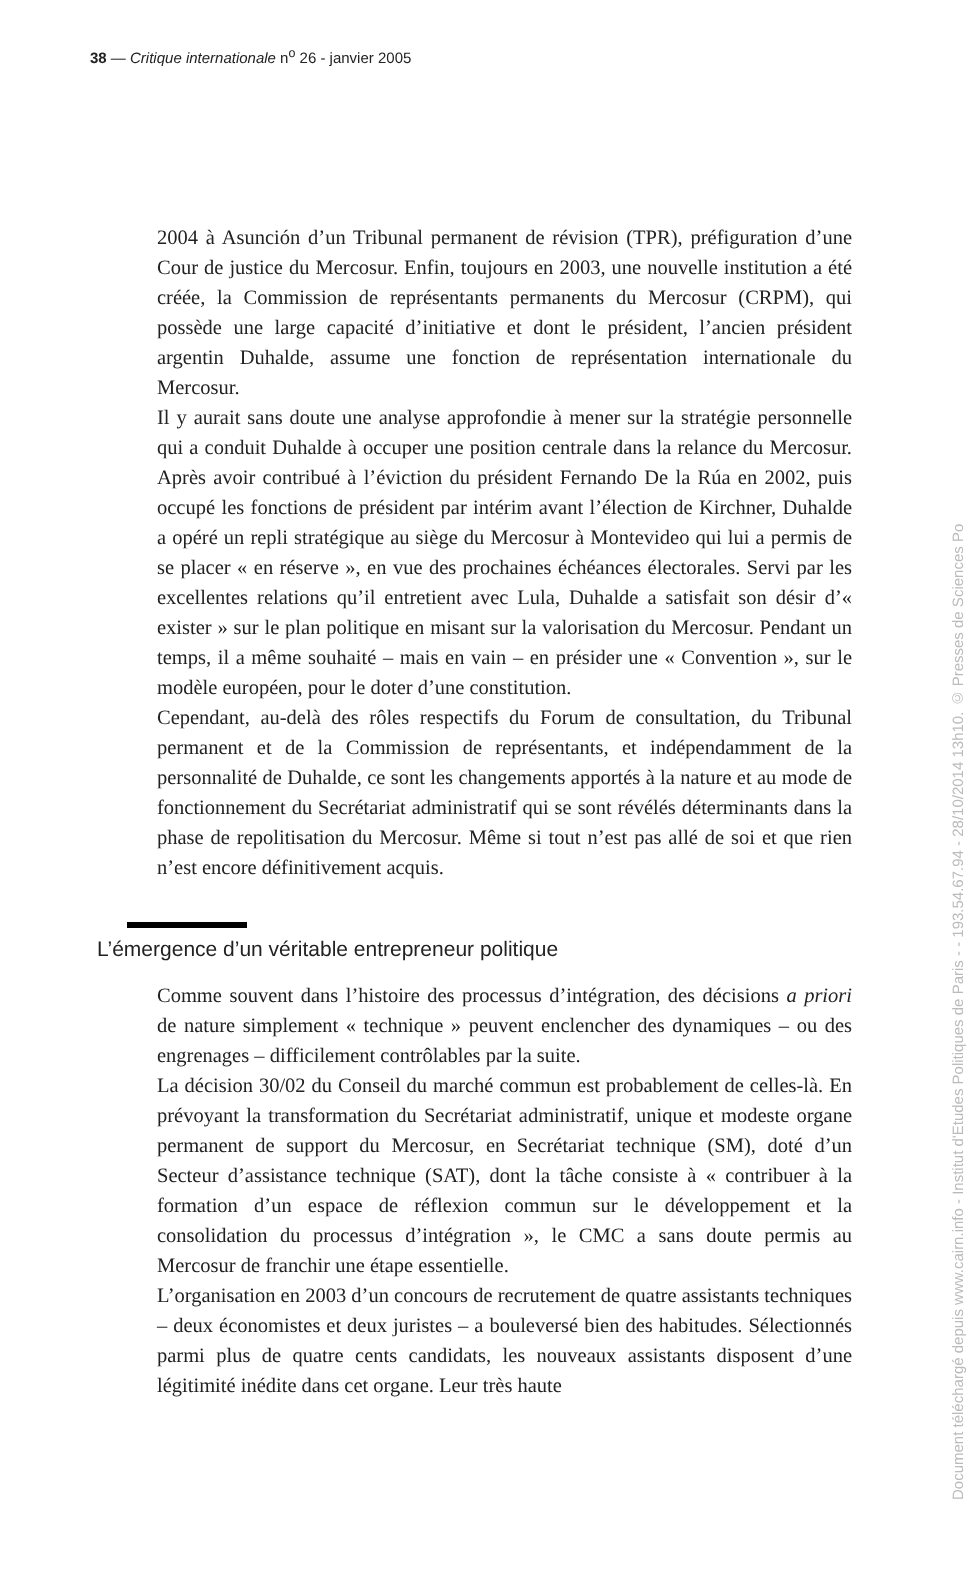38 — Critique internationale n<sup>o</sup> 26 - janvier 2005
2004 à Asunción d’un Tribunal permanent de révision (TPR), préfiguration d’une Cour de justice du Mercosur. Enfin, toujours en 2003, une nouvelle institution a été créée, la Commission de représentants permanents du Mercosur (CRPM), qui possède une large capacité d’initiative et dont le président, l’ancien président argentin Duhalde, assume une fonction de représentation internationale du Mercosur.
Il y aurait sans doute une analyse approfondie à mener sur la stratégie personnelle qui a conduit Duhalde à occuper une position centrale dans la relance du Mercosur. Après avoir contribué à l’éviction du président Fernando De la Rúa en 2002, puis occupé les fonctions de président par intérim avant l’élection de Kirchner, Duhalde a opéré un repli stratégique au siège du Mercosur à Montevideo qui lui a permis de se placer « en réserve », en vue des prochaines échéances électorales. Servi par les excellentes relations qu’il entretient avec Lula, Duhalde a satisfait son désir d’« exister » sur le plan politique en misant sur la valorisation du Mercosur. Pendant un temps, il a même souhaité – mais en vain – en présider une « Convention », sur le modèle européen, pour le doter d’une constitution.
Cependant, au-delà des rôles respectifs du Forum de consultation, du Tribunal permanent et de la Commission de représentants, et indépendamment de la personnalité de Duhalde, ce sont les changements apportés à la nature et au mode de fonctionnement du Secrétariat administratif qui se sont révélés déterminants dans la phase de repolitisation du Mercosur. Même si tout n’est pas allé de soi et que rien n’est encore définitivement acquis.
L’émergence d’un véritable entrepreneur politique
Comme souvent dans l’histoire des processus d’intégration, des décisions a priori de nature simplement « technique » peuvent enclencher des dynamiques – ou des engrenages – difficilement contrôlables par la suite.
La décision 30/02 du Conseil du marché commun est probablement de celles-là. En prévoyant la transformation du Secrétariat administratif, unique et modeste organe permanent de support du Mercosur, en Secrétariat technique (SM), doté d’un Secteur d’assistance technique (SAT), dont la tâche consiste à « contribuer à la formation d’un espace de réflexion commun sur le développement et la consolidation du processus d’intégration », le CMC a sans doute permis au Mercosur de franchir une étape essentielle.
L’organisation en 2003 d’un concours de recrutement de quatre assistants techniques – deux économistes et deux juristes – a bouleversé bien des habitudes. Sélectionnés parmi plus de quatre cents candidats, les nouveaux assistants disposent d’une légitimité inédite dans cet organe. Leur très haute
Document téléchargé depuis www.cairn.info - Institut d'Etudes Politiques de Paris - - 193.54.67.94 - 28/10/2014 13h10. © Presses de Sciences Po